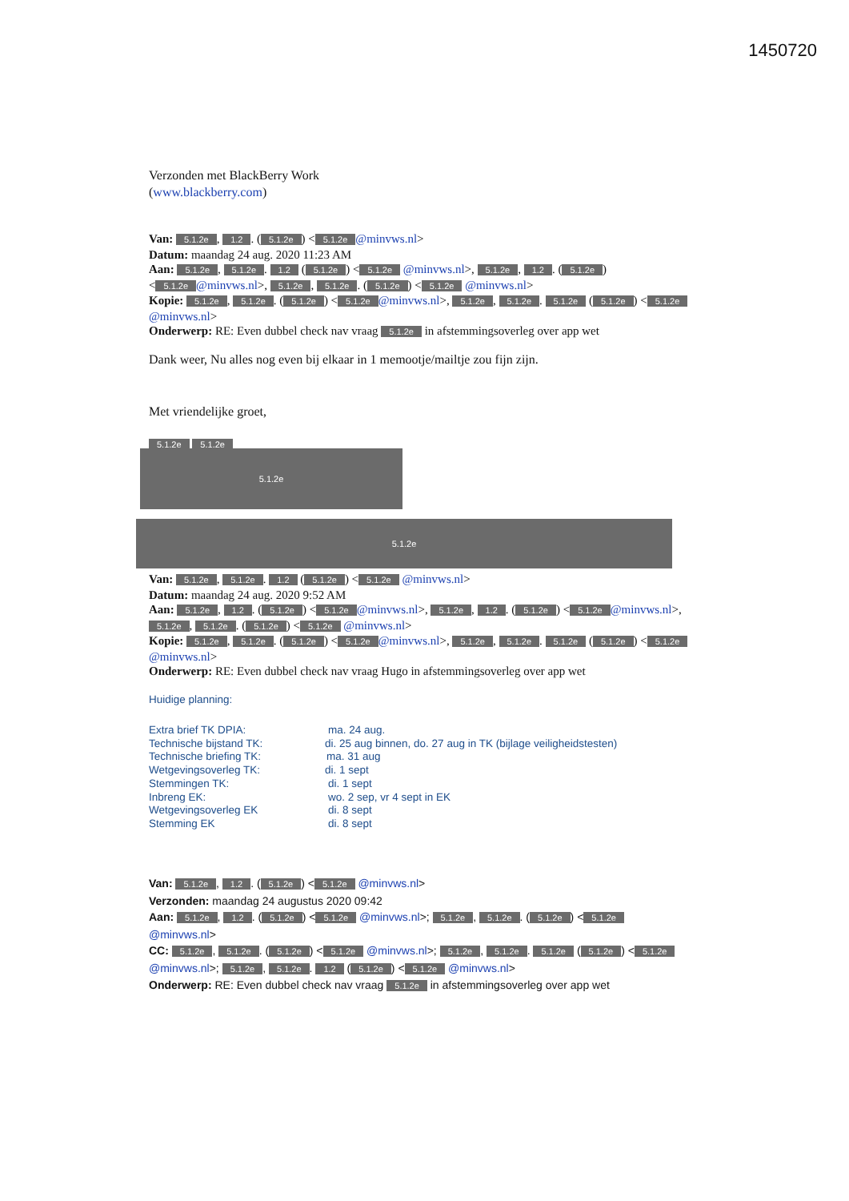1450720
Verzonden met BlackBerry Work
(www.blackberry.com)
Van: 5.1.2e, 1.2. (5.1.2e) < 5.1.2e @minvws.nl>
Datum: maandag 24 aug. 2020 11:23 AM
Aan: 5.1.2e, 5.1.2e. 1.2 (5.1.2e) < 5.1.2e @minvws.nl>, 5.1.2e, 1.2. (5.1.2e) < 5.1.2e @minvws.nl>, 5.1.2e, 5.1.2e. (5.1.2e) < 5.1.2e @minvws.nl>
Kopie: 5.1.2e, 5.1.2e. (5.1.2e) < 5.1.2e @minvws.nl>, 5.1.2e, 5.1.2e. 5.1.2e (5.1.2e) < 5.1.2e @minvws.nl>
Onderwerp: RE: Even dubbel check nav vraag 5.1.2e in afstemmingsoverleg over app wet
Dank weer, Nu alles nog even bij elkaar in 1 memootje/mailtje zou fijn zijn.
Met vriendelijke groet,
5.1.2e 5.1.2e
5.1.2e
5.1.2e
Van: 5.1.2e, 5.1.2e. 1.2 (5.1.2e) < 5.1.2e @minvws.nl>
Datum: maandag 24 aug. 2020 9:52 AM
Aan: 5.1.2e, 1.2. (5.1.2e) < 5.1.2e @minvws.nl>, 5.1.2e, 1.2. (5.1.2e) < 5.1.2e @minvws.nl>, 5.1.2e, 5.1.2e. (5.1.2e) < 5.1.2e @minvws.nl>
Kopie: 5.1.2e, 5.1.2e. (5.1.2e) < 5.1.2e @minvws.nl>, 5.1.2e, 5.1.2e. 5.1.2e (5.1.2e) < 5.1.2e @minvws.nl>
Onderwerp: RE: Even dubbel check nav vraag Hugo in afstemmingsoverleg over app wet
Huidige planning:
Extra brief TK DPIA: ma. 24 aug.
Technische bijstand TK: di. 25 aug binnen, do. 27 aug in TK (bijlage veiligheidstesten)
Technische briefing TK: ma. 31 aug
Wetgevingsoverleg TK: di. 1 sept
Stemmingen TK: di. 1 sept
Inbreng EK: wo. 2 sep, vr 4 sept in EK
Wetgevingsoverleg EK di. 8 sept
Stemming EK di. 8 sept
Van: 5.1.2e, 1.2. (5.1.2e) < 5.1.2e @minvws.nl>
Verzonden: maandag 24 augustus 2020 09:42
Aan: 5.1.2e, 1.2. (5.1.2e) < 5.1.2e @minvws.nl>; 5.1.2e, 5.1.2e. (5.1.2e) < 5.1.2e @minvws.nl>
CC: 5.1.2e, 5.1.2e. (5.1.2e) < 5.1.2e @minvws.nl>; 5.1.2e, 5.1.2e. 5.1.2e (5.1.2e) < 5.1.2e @minvws.nl>; 5.1.2e, 5.1.2e. 1.2 (5.1.2e) < 5.1.2e @minvws.nl>
Onderwerp: RE: Even dubbel check nav vraag 5.1.2e in afstemmingsoverleg over app wet